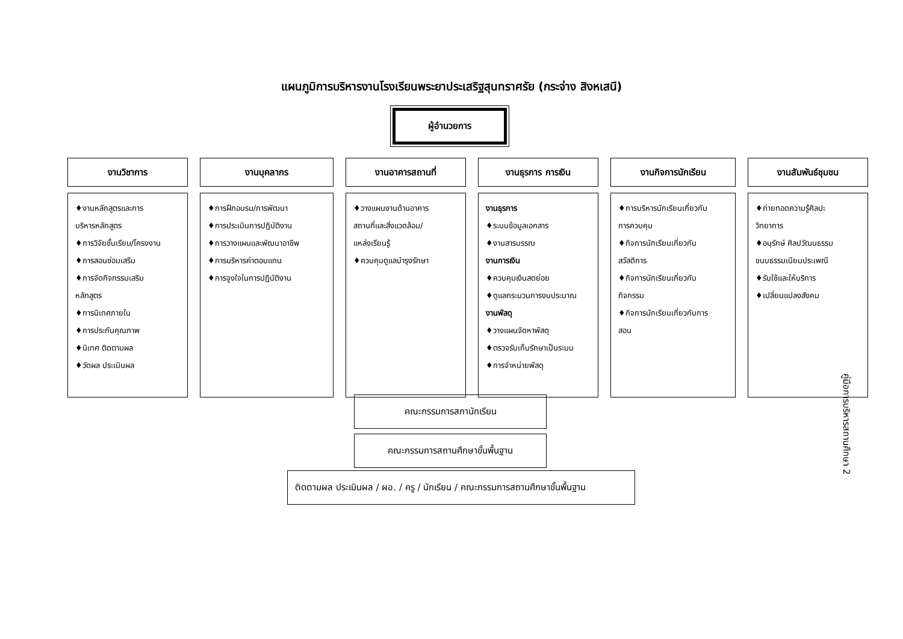แผนภูมิการบริหารงานโรงเรียนพระยาประเสริฐสุนทราศรัย (กระจ่าง สิงหเสนี)
ผู้อำนวยการ
งานวิชาการ
♦งานหลักสูตรและการ
บริหารหลักสูตร
♦การวิจัยชั้นเรียน/โครงงาน
♦การสอนซ่อมเสริม
♦การจัดกิจกรรมเสริม
หลักสูตร
♦การนิเทศภายใน
♦การประกันคุณภาพ
♦นิเทศ ติดตามผล
♦วัดผล ประเมินผล
งานบุคลากร
♦การฝึกอบรม/การพัฒนา
♦การประเมินการปฏิบัติงาน
♦การวางแผนและพัฒนาอาชีพ
♦การบริหารค่าตอบแทน
♦การจูงใจในการปฏิบัติงาน
งานอาคารสถานที่
♦วางแผนงานด้านอาคาร
สถานที่และสิ่งแวดล้อม/
แหล่งเรียนรู้
♦ควบคุมดูแลบำรุงรักษา
งานธุรการ การเงิน
งานธุรการ
♦ระบบข้อมูลเอกสาร
♦งานสารบรรณ
งานการเงิน
♦ควบคุมเงินสดย่อย
♦ดูแลกระบวนการงบประมาณ
งานพัสดุ
♦วางแผนจัดหาพัสดุ
♦ตรวจรับเก็บรักษาเป็นระบบ
♦การจำหน่ายพัสดุ
งานกิจการนักเรียน
♦การบริหารนักเรียนเกี่ยวกับ
การควบคุม
♦กิจการนักเรียนเกี่ยวกับ
สวัสดิการ
♦กิจการนักเรียนเกี่ยวกับ
กิจกรรม
♦กิจการนักเรียนเกี่ยวกับการ
สอน
งานสัมพันธ์ชุมชน
♦ถ่ายทอดความรู้ศิลปะ
วิทยาการ
♦อนุรักษ์ ศิลปวัฒนธรรม
ขนบธรรมเนียมประเพณี
♦รับใช้และให้บริการ
♦เปลี่ยนแปลงสังคม
คณะกรรมการสภานักเรียน
คณะกรรมการสถานศึกษาขั้นพื้นฐาน
ติดตามผล ประเมินผล / ผอ. / ครู / นักเรียน / คณะกรรมการสถานศึกษาขั้นพื้นฐาน
คู่มือการบริหารสถานศึกษา 2